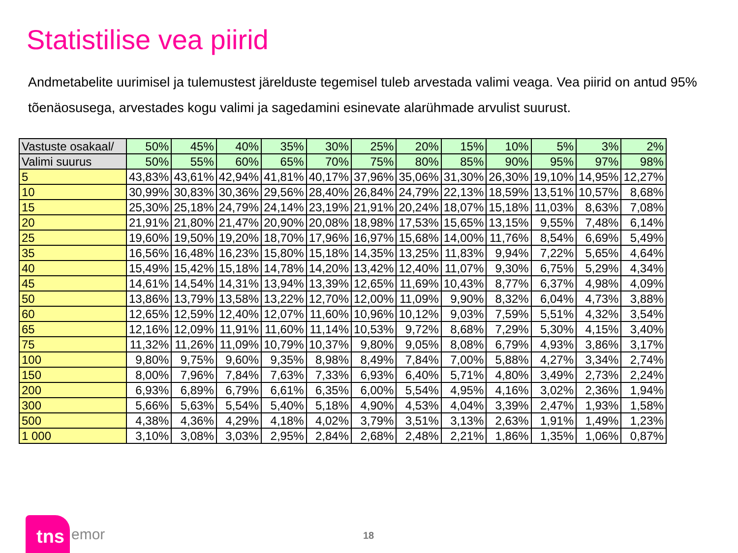Statistilise vea piirid
Andmetabelite uurimisel ja tulemustest järelduste tegemisel tuleb arvestada valimi veaga. Vea piirid on antud 95% tõenäosusega, arvestades kogu valimi ja sagedamini esinevate alarühmade arvulist suurust.
| Vastuste osakaal/ | 50% | 45% | 40% | 35% | 30% | 25% | 20% | 15% | 10% | 5% | 3% | 2% |
| Valimi suurus | 50% | 55% | 60% | 65% | 70% | 75% | 80% | 85% | 90% | 95% | 97% | 98% |
| 5 | 43,83% | 43,61% | 42,94% | 41,81% | 40,17% | 37,96% | 35,06% | 31,30% | 26,30% | 19,10% | 14,95% | 12,27% |
| 10 | 30,99% | 30,83% | 30,36% | 29,56% | 28,40% | 26,84% | 24,79% | 22,13% | 18,59% | 13,51% | 10,57% | 8,68% |
| 15 | 25,30% | 25,18% | 24,79% | 24,14% | 23,19% | 21,91% | 20,24% | 18,07% | 15,18% | 11,03% | 8,63% | 7,08% |
| 20 | 21,91% | 21,80% | 21,47% | 20,90% | 20,08% | 18,98% | 17,53% | 15,65% | 13,15% | 9,55% | 7,48% | 6,14% |
| 25 | 19,60% | 19,50% | 19,20% | 18,70% | 17,96% | 16,97% | 15,68% | 14,00% | 11,76% | 8,54% | 6,69% | 5,49% |
| 35 | 16,56% | 16,48% | 16,23% | 15,80% | 15,18% | 14,35% | 13,25% | 11,83% | 9,94% | 7,22% | 5,65% | 4,64% |
| 40 | 15,49% | 15,42% | 15,18% | 14,78% | 14,20% | 13,42% | 12,40% | 11,07% | 9,30% | 6,75% | 5,29% | 4,34% |
| 45 | 14,61% | 14,54% | 14,31% | 13,94% | 13,39% | 12,65% | 11,69% | 10,43% | 8,77% | 6,37% | 4,98% | 4,09% |
| 50 | 13,86% | 13,79% | 13,58% | 13,22% | 12,70% | 12,00% | 11,09% | 9,90% | 8,32% | 6,04% | 4,73% | 3,88% |
| 60 | 12,65% | 12,59% | 12,40% | 12,07% | 11,60% | 10,96% | 10,12% | 9,03% | 7,59% | 5,51% | 4,32% | 3,54% |
| 65 | 12,16% | 12,09% | 11,91% | 11,60% | 11,14% | 10,53% | 9,72% | 8,68% | 7,29% | 5,30% | 4,15% | 3,40% |
| 75 | 11,32% | 11,26% | 11,09% | 10,79% | 10,37% | 9,80% | 9,05% | 8,08% | 6,79% | 4,93% | 3,86% | 3,17% |
| 100 | 9,80% | 9,75% | 9,60% | 9,35% | 8,98% | 8,49% | 7,84% | 7,00% | 5,88% | 4,27% | 3,34% | 2,74% |
| 150 | 8,00% | 7,96% | 7,84% | 7,63% | 7,33% | 6,93% | 6,40% | 5,71% | 4,80% | 3,49% | 2,73% | 2,24% |
| 200 | 6,93% | 6,89% | 6,79% | 6,61% | 6,35% | 6,00% | 5,54% | 4,95% | 4,16% | 3,02% | 2,36% | 1,94% |
| 300 | 5,66% | 5,63% | 5,54% | 5,40% | 5,18% | 4,90% | 4,53% | 4,04% | 3,39% | 2,47% | 1,93% | 1,58% |
| 500 | 4,38% | 4,36% | 4,29% | 4,18% | 4,02% | 3,79% | 3,51% | 3,13% | 2,63% | 1,91% | 1,49% | 1,23% |
| 1 000 | 3,10% | 3,08% | 3,03% | 2,95% | 2,84% | 2,68% | 2,48% | 2,21% | 1,86% | 1,35% | 1,06% | 0,87% |
tns emor 18